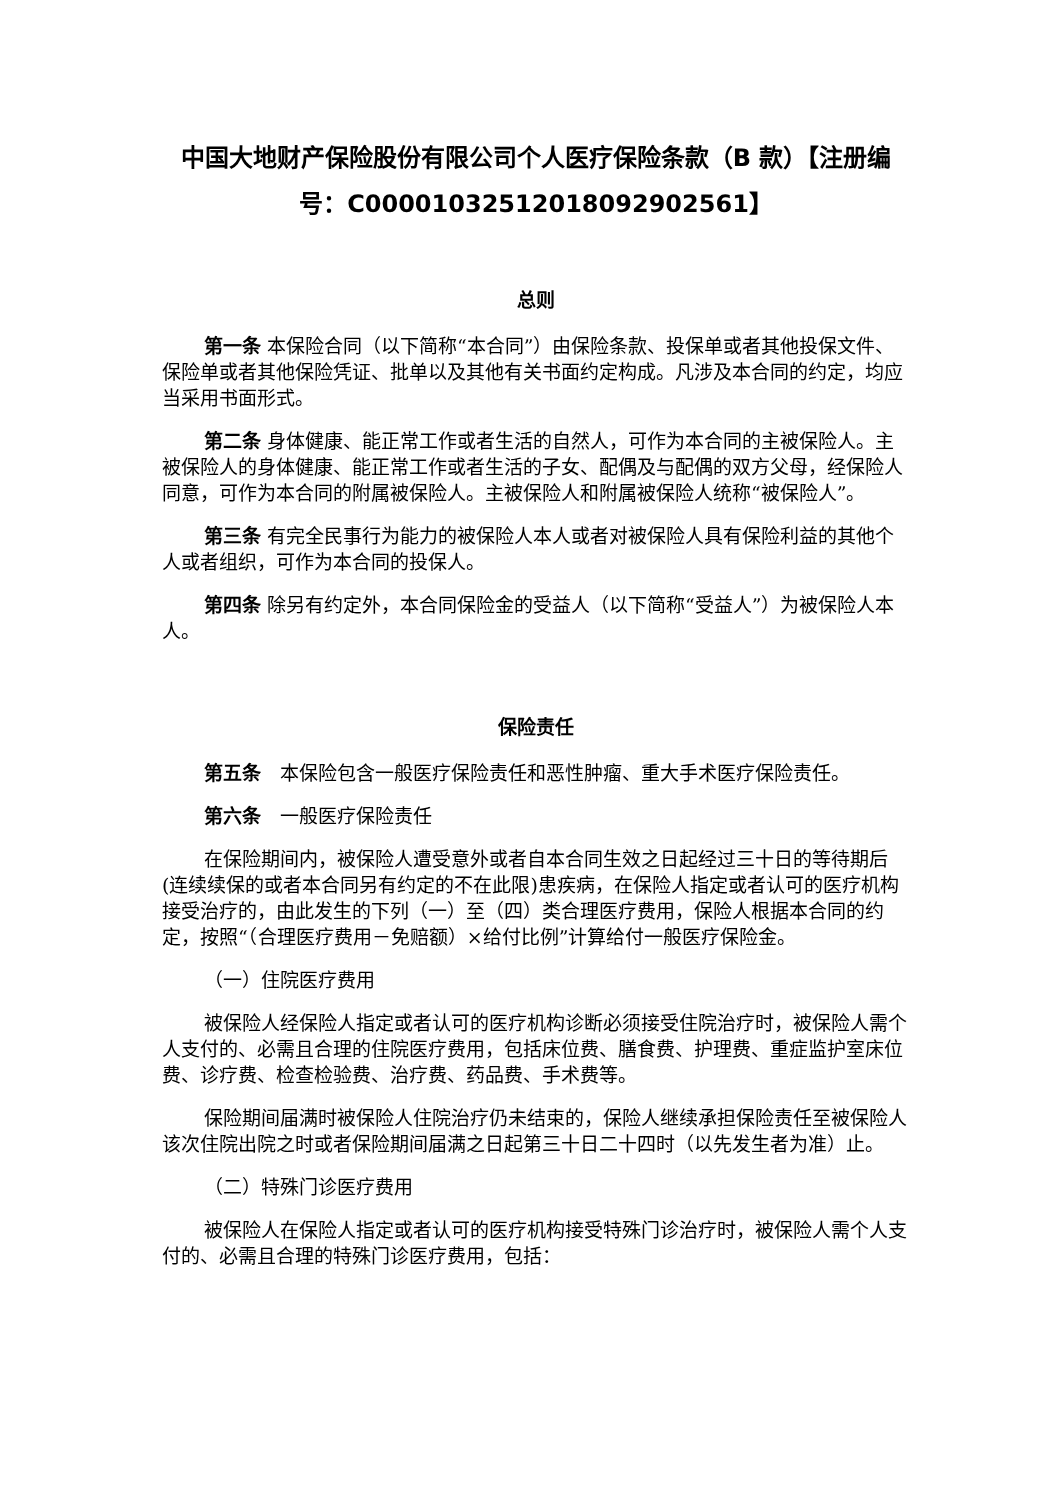中国大地财产保险股份有限公司个人医疗保险条款（B 款）【注册编号：C00001032512018092902561】
总则
第一条 本保险合同（以下简称“本合同”）由保险条款、投保单或者其他投保文件、保险单或者其他保险凭证、批单以及其他有关书面约定构成。凡涉及本合同的约定，均应当采用书面形式。
第二条 身体健康、能正常工作或者生活的自然人，可作为本合同的主被保险人。主被保险人的身体健康、能正常工作或者生活的子女、配偶及与配偶的双方父母，经保险人同意，可作为本合同的附属被保险人。主被保险人和附属被保险人统称“被保险人”。
第三条 有完全民事行为能力的被保险人本人或者对被保险人具有保险利益的其他个人或者组织，可作为本合同的投保人。
第四条 除另有约定外，本合同保险金的受益人（以下简称“受益人”）为被保险人本人。
保险责任
第五条　本保险包含一般医疗保险责任和恶性肿瘤、重大手术医疗保险责任。
第六条　一般医疗保险责任
在保险期间内，被保险人遭受意外或者自本合同生效之日起经过三十日的等待期后(连续续保的或者本合同另有约定的不在此限)患疾病，在保险人指定或者认可的医疗机构接受治疗的，由此发生的下列（一）至（四）类合理医疗费用，保险人根据本合同的约定，按照“（合理医疗费用－免赔额）×给付比例”计算给付一般医疗保险金。
（一）住院医疗费用
被保险人经保险人指定或者认可的医疗机构诊断必须接受住院治疗时，被保险人需个人支付的、必需且合理的住院医疗费用，包括床位费、膳食费、护理费、重症监护室床位费、诊疗费、检查检验费、治疗费、药品费、手术费等。
保险期间届满时被保险人住院治疗仍未结束的，保险人继续承担保险责任至被保险人该次住院出院之时或者保险期间届满之日起第三十日二十四时（以先发生者为准）止。
（二）特殊门诊医疗费用
被保险人在保险人指定或者认可的医疗机构接受特殊门诊治疗时，被保险人需个人支付的、必需且合理的特殊门诊医疗费用，包括：